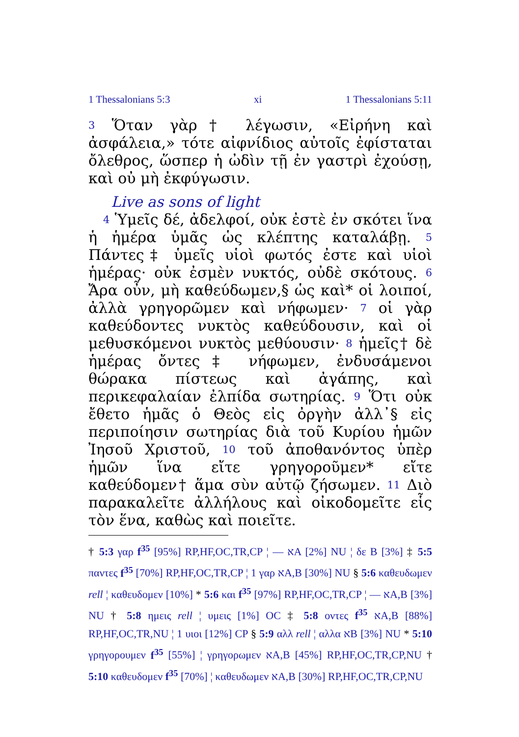1 Thessalonians 5:3 xi 1 Thessalonians 5:11
3 Ὅταν γὰρ† λέγωσιν, «Εἰρήνη καὶ ἀσφάλεια,» τότε αἰφνίδιος αὐτοῖς ἐφίσταται ὄλεθρος, ὥσπερ ἡ ὠδὶν τῇ ἐν γαστρὶ ἐχούσῃ, καὶ οὐ μὴ ἐκφύγωσιν.
Live as sons of light
4 Ὑμεῖς δέ, ἀδελφοί, οὐκ ἐστὲ ἐν σκότει ἵνα ἡ ἡμέρα ὑμᾶς ὡς κλέπτης καταλάβῃ. 5 Πάντες‡ ὑμεῖς υἱοὶ φωτός ἐστε καὶ υἱοὶ ἡμέρας· οὐκ ἐσμὲν νυκτός, οὐδὲ σκότους. 6 Ἄρα οὖν, μὴ καθεύδωμεν,§ ὡς καὶ* οἱ λοιποί, ἀλλὰ γρηγορῶμεν καὶ νήφωμεν· 7 οἱ γὰρ καθεύδοντες νυκτὸς καθεύδουσιν, καὶ οἱ μεθυσκόμενοι νυκτὸς μεθύουσιν· 8 ἡμεῖς† δὲ ἡμέρας ὄντες‡ νήφωμεν, ἐνδυσάμενοι θώρακα πίστεως καὶ ἀγάπης, καὶ περικεφαλαίαν ἐλπίδα σωτηρίας. 9 Ὅτι οὐκ ἔθετο ἡμᾶς ὁ Θεὸς εἰς ὀργὴν ἀλλ᾽§ εἰς περιποίησιν σωτηρίας διὰ τοῦ Κυρίου ἡμῶν Ἰησοῦ Χριστοῦ, 10 τοῦ ἀποθανόντος ὑπὲρ ἡμῶν ἵνα εἴτε γρηγοροῦμεν* εἴτε καθεύδομεν† ἅμα σὺν αὐτῷ ζήσωμεν. 11 Διὸ παρακαλεῖτε ἀλλήλους καὶ οἰκοδομεῖτε εἷς τὸν ἕνα, καθὼς καὶ ποιεῖτε.
† 5:3 γαρ f<sup>35</sup> [95%] RP,HF,OC,TR,CP ¦ — אA [2%] NU ¦ δε B [3%] ‡ 5:5 παντες f<sup>35</sup> [70%] RP,HF,OC,TR,CP ¦ 1 γαρ אA,B [30%] NU § 5:6 καθευδωμεν rell ¦ καθευδομεν [10%] * 5:6 και f<sup>35</sup> [97%] RP,HF,OC,TR,CP ¦ — אA,B [3%] NU † 5:8 ημεις rell ¦ υμεις [1%] OC ‡ 5:8 οντες f<sup>35</sup> אA,B [88%] RP,HF,OC,TR,NU ¦ 1 υιοι [12%] CP § 5:9 αλλ rell ¦ αλλα אB [3%] NU * 5:10 γρηγορουμεν f<sup>35</sup> [55%] ¦ γρηγορωμεν אA,B [45%] RP,HF,OC,TR,CP,NU † 5:10 καθευδομεν f<sup>35</sup> [70%] ¦ καθευδωμεν אA,B [30%] RP,HF,OC,TR,CP,NU